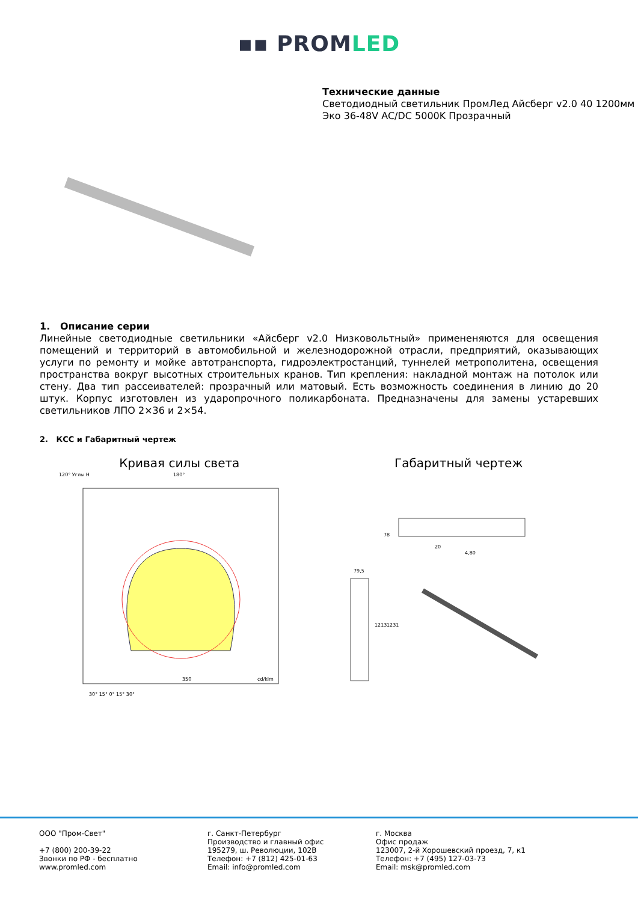▪▪ PROMLED
Технические данные
Светодиодный светильник ПромЛед Айсберг v2.0 40 1200мм Эко 36-48V AC/DC 5000K Прозрачный
1. Описание серии
Линейные светодиодные светильники «Айсберг v2.0 Низковольтный» примененяются для освещения помещений и территорий в автомобильной и железнодорожной отрасли, предприятий, оказывающих услуги по ремонту и мойке автотранспорта, гидроэлектростанций, туннелей метрополитена, освещения пространства вокруг высотных строительных кранов. Тип крепления: накладной монтаж на потолок или стену. Два тип рассеивателей: прозрачный или матовый. Есть возможность соединения в линию до 20 штук. Корпус изготовлен из ударопрочного поликарбоната. Предназначены для замены устаревших светильников ЛПО 2×36 и 2×54.
2. КСС и Габаритный чертеж
Кривая силы света
120° Углы H
180°
350
cd/klm
30° 15° 0° 15° 30°
Габаритный чертеж
78
20
4,80
79,5
1213
1231
ООО "Пром-Свет"
+7 (800) 200-39-22
Звонки по РФ - бесплатно
www.promled.com
г. Санкт-Петербург
Производство и главный офис
195279, ш. Революции, 102В
Телефон: +7 (812) 425-01-63
Email: info@promled.com
г. Москва
Офис продаж
123007, 2-й Хорошевский проезд, 7, к1
Телефон: +7 (495) 127-03-73
Email: msk@promled.com